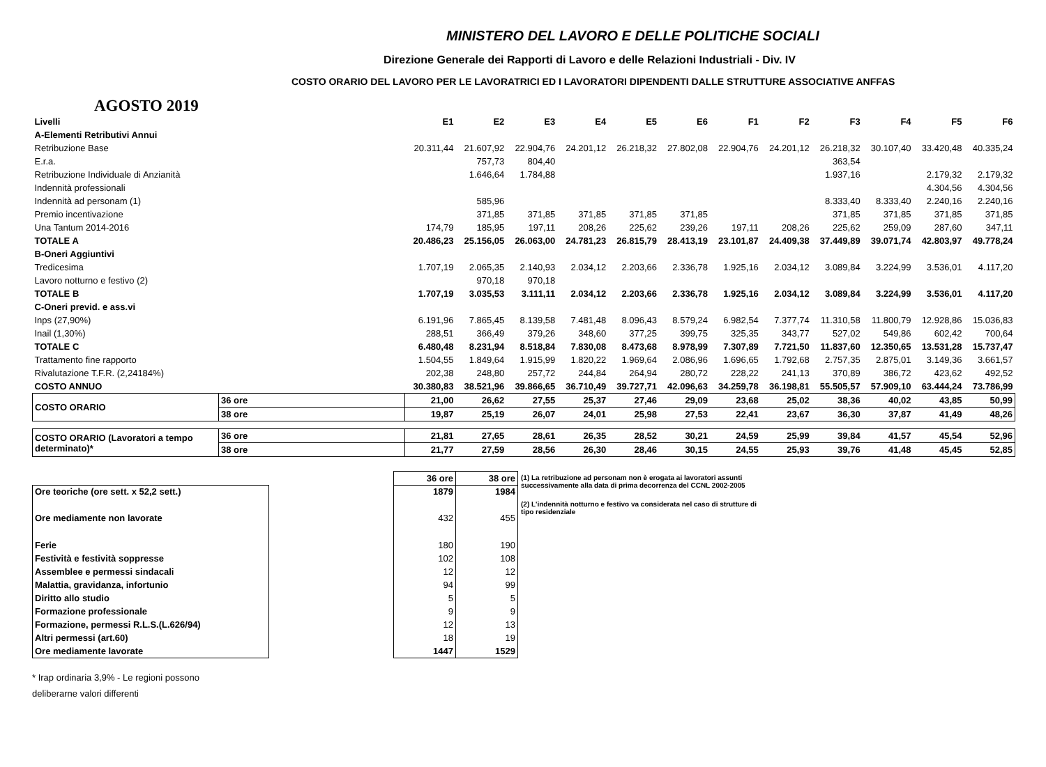MINISTERO DEL LAVORO E DELLE POLITICHE SOCIALI
Direzione Generale dei Rapporti di Lavoro e delle Relazioni Industriali - Div. IV
COSTO ORARIO DEL LAVORO PER LE LAVORATRICI ED I LAVORATORI DIPENDENTI DALLE STRUTTURE ASSOCIATIVE ANFFAS
AGOSTO 2019
| Livelli | | E1 | E2 | E3 | E4 | E5 | E6 | F1 | F2 | F3 | F4 | F5 | F6 |
| A-Elementi Retributivi Annui | | | | | | | | | | | | | |
| Retribuzione Base | | 20.311,44 | 21.607,92 | 22.904,76 | 24.201,12 | 26.218,32 | 27.802,08 | 22.904,76 | 24.201,12 | 26.218,32 | 30.107,40 | 33.420,48 | 40.335,24 |
| E.r.a. | | | 757,73 | 804,40 | | | | | | 363,54 | | | |
| Retribuzione Individuale di Anzianità | | | 1.646,64 | 1.784,88 | | | | | | 1.937,16 | | 2.179,32 | 2.179,32 |
| Indennità professionali | | | | | | | | | | | | 4.304,56 | 4.304,56 |
| Indennità ad personam (1) | | | 585,96 | | | | | | | 8.333,40 | 8.333,40 | 2.240,16 | 2.240,16 |
| Premio incentivazione | | | 371,85 | 371,85 | 371,85 | 371,85 | 371,85 | | | 371,85 | 371,85 | 371,85 | 371,85 |
| Una Tantum 2014-2016 | | 174,79 | 185,95 | 197,11 | 208,26 | 225,62 | 239,26 | 197,11 | 208,26 | 225,62 | 259,09 | 287,60 | 347,11 |
| TOTALE A | | 20.486,23 | 25.156,05 | 26.063,00 | 24.781,23 | 26.815,79 | 28.413,19 | 23.101,87 | 24.409,38 | 37.449,89 | 39.071,74 | 42.803,97 | 49.778,24 |
| B-Oneri Aggiuntivi | | | | | | | | | | | | | |
| Tredicesima | | 1.707,19 | 2.065,35 | 2.140,93 | 2.034,12 | 2.203,66 | 2.336,78 | 1.925,16 | 2.034,12 | 3.089,84 | 3.224,99 | 3.536,01 | 4.117,20 |
| Lavoro notturno e festivo (2) | | | 970,18 | 970,18 | | | | | | | | | |
| TOTALE B | | 1.707,19 | 3.035,53 | 3.111,11 | 2.034,12 | 2.203,66 | 2.336,78 | 1.925,16 | 2.034,12 | 3.089,84 | 3.224,99 | 3.536,01 | 4.117,20 |
| C-Oneri previd. e ass.vi | | | | | | | | | | | | | |
| Inps (27,90%) | | 6.191,96 | 7.865,45 | 8.139,58 | 7.481,48 | 8.096,43 | 8.579,24 | 6.982,54 | 7.377,74 | 11.310,58 | 11.800,79 | 12.928,86 | 15.036,83 |
| Inail (1,30%) | | 288,51 | 366,49 | 379,26 | 348,60 | 377,25 | 399,75 | 325,35 | 343,77 | 527,02 | 549,86 | 602,42 | 700,64 |
| TOTALE C | | 6.480,48 | 8.231,94 | 8.518,84 | 7.830,08 | 8.473,68 | 8.978,99 | 7.307,89 | 7.721,50 | 11.837,60 | 12.350,65 | 13.531,28 | 15.737,47 |
| Trattamento fine rapporto | | 1.504,55 | 1.849,64 | 1.915,99 | 1.820,22 | 1.969,64 | 2.086,96 | 1.696,65 | 1.792,68 | 2.757,35 | 2.875,01 | 3.149,36 | 3.661,57 |
| Rivalutazione T.F.R. (2,24184%) | | 202,38 | 248,80 | 257,72 | 244,84 | 264,94 | 280,72 | 228,22 | 241,13 | 370,89 | 386,72 | 423,62 | 492,52 |
| COSTO ANNUO | | 30.380,83 | 38.521,96 | 39.866,65 | 36.710,49 | 39.727,71 | 42.096,63 | 34.259,78 | 36.198,81 | 55.505,57 | 57.909,10 | 63.444,24 | 73.786,99 |
| COSTO ORARIO | 36 ore | 21,00 | 26,62 | 27,55 | 25,37 | 27,46 | 29,09 | 23,68 | 25,02 | 38,36 | 40,02 | 43,85 | 50,99 |
| | 38 ore | 19,87 | 25,19 | 26,07 | 24,01 | 25,98 | 27,53 | 22,41 | 23,67 | 36,30 | 37,87 | 41,49 | 48,26 |
| COSTO ORARIO (Lavoratori a tempo determinato)* | 36 ore | 21,81 | 27,65 | 28,61 | 26,35 | 28,52 | 30,21 | 24,59 | 25,99 | 39,84 | 41,57 | 45,54 | 52,96 |
| | 38 ore | 21,77 | 27,59 | 28,56 | 26,30 | 28,46 | 30,15 | 24,55 | 25,93 | 39,76 | 41,48 | 45,45 | 52,85 |
| Ore teoriche (ore sett. x 52,2 sett.) |
| Ore mediamente non lavorate |
| Ferie |
| Festività e festività soppresse |
| Assemblee e permessi sindacali |
| Malattia, gravidanza, infortunio |
| Diritto allo studio |
| Formazione professionale |
| Formazione, permessi R.L.S.(L.626/94) |
| Altri permessi (art.60) |
| Ore mediamente lavorate |
| 36 ore | 38 ore |
| 1879 | 1984 |
| 432 | 455 |
| 180 | 190 |
| 102 | 108 |
| 12 | 12 |
| 94 | 99 |
| 5 | 5 |
| 9 | 9 |
| 12 | 13 |
| 18 | 19 |
| 1447 | 1529 |
(1) La retribuzione ad personam non è erogata ai lavoratori assunti successivamente alla data di prima decorrenza del CCNL 2002-2005
(2) L'indennità notturno e festivo va considerata nel caso di strutture di tipo residenziale
* Irap ordinaria 3,9% - Le regioni possono deliberarne valori differenti